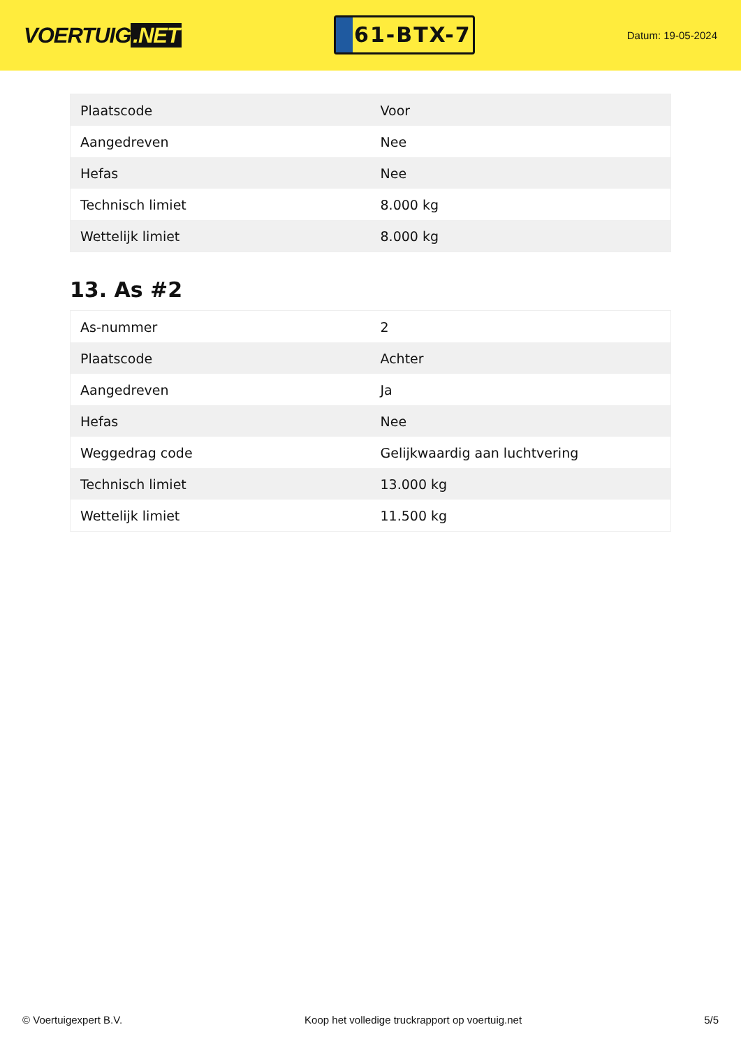VOERTUIG.NET
61-BTX-7
Datum: 19-05-2024
| Plaatscode | Voor |
| Aangedreven | Nee |
| Hefas | Nee |
| Technisch limiet | 8.000 kg |
| Wettelijk limiet | 8.000 kg |
13. As #2
| As-nummer | 2 |
| Plaatscode | Achter |
| Aangedreven | Ja |
| Hefas | Nee |
| Weggedrag code | Gelijkwaardig aan luchtvering |
| Technisch limiet | 13.000 kg |
| Wettelijk limiet | 11.500 kg |
© Voertuigexpert B.V. Koop het volledige truckrapport op voertuig.net 5/5